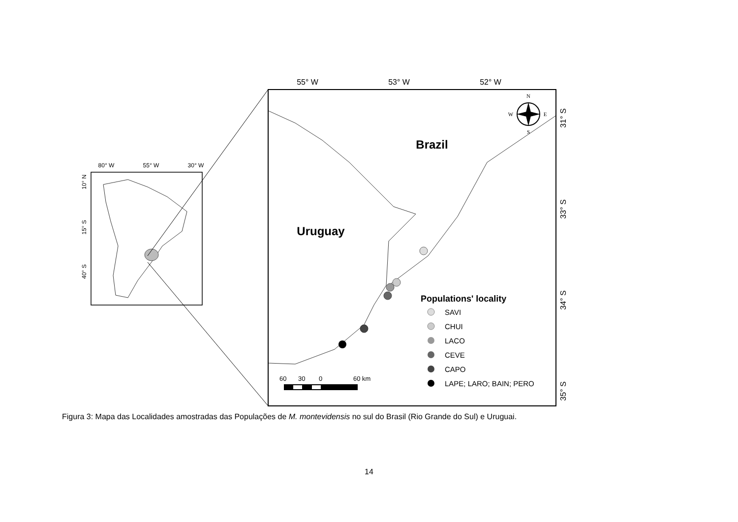80° W
55° W
30° W
10° N
15° S
40° S
55° W
53° W
52° W
31° S
33° S
34° S
35° S
Brazil
Uruguay
N
W
E
S
Populations' locality
SAVI
CHUI
LACO
CEVE
CAPO
LAPE; LARO; BAIN; PERO
60
30
0
60 km
Figura 3: Mapa das Localidades amostradas das Populações de M. montevidensis no sul do Brasil (Rio Grande do Sul) e Uruguai.
14